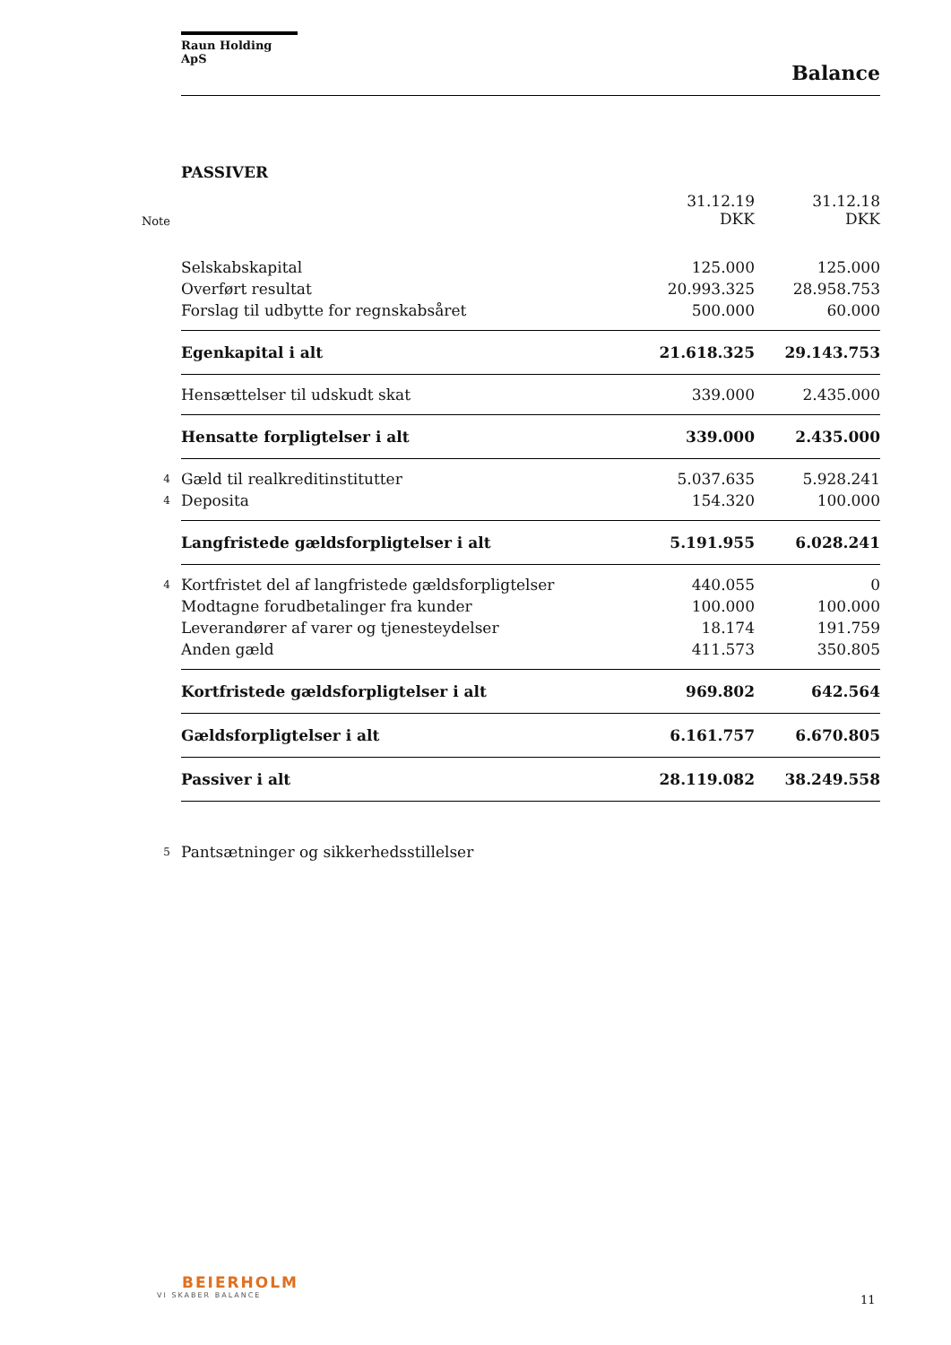Raun Holding ApS
Balance
PASSIVER
| Note | | 31.12.19 DKK | 31.12.18 DKK |
| --- | --- | --- | --- |
| | Selskabskapital | 125.000 | 125.000 |
| | Overført resultat | 20.993.325 | 28.958.753 |
| | Forslag til udbytte for regnskabsåret | 500.000 | 60.000 |
| | Egenkapital i alt | 21.618.325 | 29.143.753 |
| | Hensættelser til udskudt skat | 339.000 | 2.435.000 |
| | Hensatte forpligtelser i alt | 339.000 | 2.435.000 |
| 4 | Gæld til realkreditinstitutter | 5.037.635 | 5.928.241 |
| 4 | Deposita | 154.320 | 100.000 |
| | Langfristede gældsforpligtelser i alt | 5.191.955 | 6.028.241 |
| 4 | Kortfristet del af langfristede gældsforpligtelser | 440.055 | 0 |
| | Modtagne forudbetalinger fra kunder | 100.000 | 100.000 |
| | Leverandører af varer og tjenesteydelser | 18.174 | 191.759 |
| | Anden gæld | 411.573 | 350.805 |
| | Kortfristede gældsforpligtelser i alt | 969.802 | 642.564 |
| | Gældsforpligtelser i alt | 6.161.757 | 6.670.805 |
| | Passiver i alt | 28.119.082 | 38.249.558 |
| 5 | Pantsætninger og sikkerhedsstillelser | | |
BEIERHOLM
VI SKABER BALANCE
11